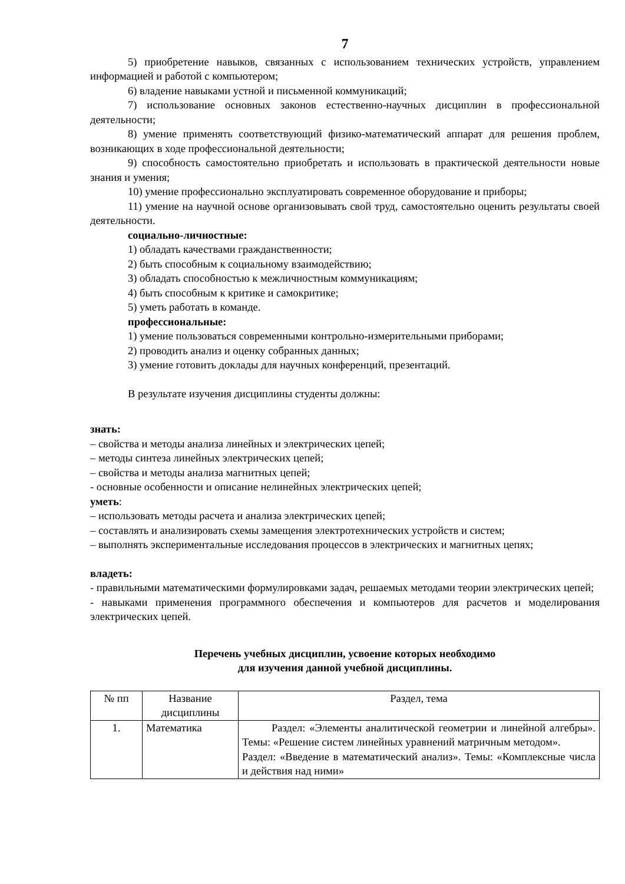7
5) приобретение навыков, связанных с использованием технических устройств, управлением информацией и работой с компьютером;
6) владение навыками устной и письменной коммуникаций;
7) использование основных законов естественно-научных дисциплин в профессиональной деятельности;
8) умение применять соответствующий физико-математический аппарат для решения проблем, возникающих в ходе профессиональной деятельности;
9) способность самостоятельно приобретать и использовать в практической деятельности новые знания и умения;
10) умение профессионально эксплуатировать современное оборудование и приборы;
11) умение на научной основе организовывать свой труд, самостоятельно оценить результаты своей деятельности.
социально-личностные:
1) обладать качествами гражданственности;
2) быть способным к социальному взаимодействию;
3) обладать способностью к межличностным коммуникациям;
4) быть способным к критике и самокритике;
5) уметь работать в команде.
профессиональные:
1) умение пользоваться современными контрольно-измерительными приборами;
2) проводить анализ и оценку собранных данных;
3) умение готовить доклады для научных конференций, презентаций.
В результате изучения дисциплины студенты должны:
знать:
– свойства и методы анализа линейных и электрических цепей;
– методы синтеза линейных электрических цепей;
– свойства и методы анализа магнитных цепей;
- основные особенности и описание нелинейных электрических цепей;
уметь:
– использовать методы расчета и анализа электрических цепей;
– составлять и анализировать схемы замещения электротехнических устройств и систем;
– выполнять экспериментальные исследования процессов в электрических и магнитных цепях;
владеть:
- правильными математическими формулировками задач, решаемых методами теории электрических цепей;
- навыками применения программного обеспечения и компьютеров для расчетов и моделирования электрических цепей.
Перечень учебных дисциплин, усвоение которых необходимо
для изучения данной учебной дисциплины.
| № пп | Название дисциплины | Раздел, тема |
| --- | --- | --- |
| 1. | Математика | Раздел: «Элементы аналитической геометрии и линейной алгебры». Темы: «Решение систем линейных уравнений матричным методом». Раздел: «Введение в математический анализ». Темы: «Комплексные числа и действия над ними» |